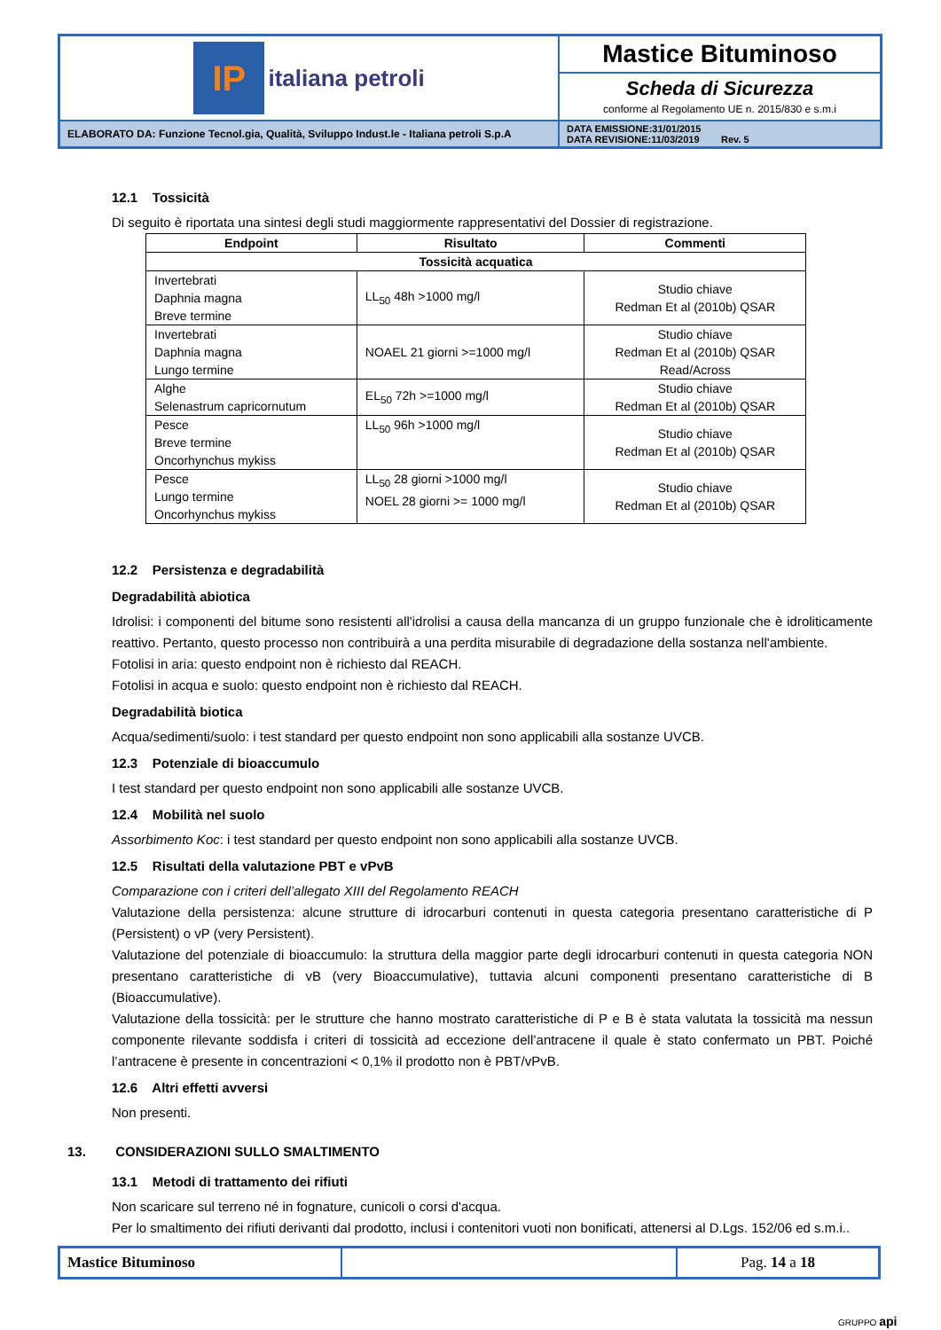| IP italiana petroli | Mastice Bituminoso |
| | Scheda di Sicurezza conforme al Regolamento UE n. 2015/830 e s.m.i |
| ELABORATO DA: Funzione Tecnol.gia, Qualità, Sviluppo Indust.le - Italiana petroli S.p.A | DATA EMISSIONE:31/01/2015 DATA REVISIONE:11/03/2019 Rev. 5 |
12.1 Tossicità
Di seguito è riportata una sintesi degli studi maggiormente rappresentativi del Dossier di registrazione.
| Endpoint | Risultato | Commenti |
| --- | --- | --- |
| Tossicità acquatica | | |
| Invertebrati Daphnia magna Breve termine | LL<sub>50</sub> 48h >1000 mg/l | Studio chiave Redman Et al (2010b) QSAR |
| Invertebrati Daphnia magna Lungo termine | NOAEL 21 giorni >=1000 mg/l | Studio chiave Redman Et al (2010b) QSAR Read/Across |
| Alghe Selenastrum capricornutum | EL<sub>50</sub> 72h >=1000 mg/l | Studio chiave Redman Et al (2010b) QSAR |
| Pesce Breve termine Oncorhynchus mykiss | LL<sub>50</sub> 96h >1000 mg/l | Studio chiave Redman Et al (2010b) QSAR |
| Pesce Lungo termine Oncorhynchus mykiss | LL<sub>50</sub> 28 giorni >1000 mg/l NOEL 28 giorni >= 1000 mg/l | Studio chiave Redman Et al (2010b) QSAR |
12.2 Persistenza e degradabilità
Degradabilità abiotica
Idrolisi: i componenti del bitume sono resistenti all'idrolisi a causa della mancanza di un gruppo funzionale che è idroliticamente reattivo. Pertanto, questo processo non contribuirà a una perdita misurabile di degradazione della sostanza nell'ambiente.
Fotolisi in aria: questo endpoint non è richiesto dal REACH.
Fotolisi in acqua e suolo: questo endpoint non è richiesto dal REACH.
Degradabilità biotica
Acqua/sedimenti/suolo: i test standard per questo endpoint non sono applicabili alla sostanze UVCB.
12.3 Potenziale di bioaccumulo
I test standard per questo endpoint non sono applicabili alle sostanze UVCB.
12.4 Mobilità nel suolo
Assorbimento Koc: i test standard per questo endpoint non sono applicabili alla sostanze UVCB.
12.5 Risultati della valutazione PBT e vPvB
Comparazione con i criteri dell’allegato XIII del Regolamento REACH
Valutazione della persistenza: alcune strutture di idrocarburi contenuti in questa categoria presentano caratteristiche di P (Persistent) o vP (very Persistent).
Valutazione del potenziale di bioaccumulo: la struttura della maggior parte degli idrocarburi contenuti in questa categoria NON presentano caratteristiche di vB (very Bioaccumulative), tuttavia alcuni componenti presentano caratteristiche di B (Bioaccumulative).
Valutazione della tossicità: per le strutture che hanno mostrato caratteristiche di P e B è stata valutata la tossicità ma nessun componente rilevante soddisfa i criteri di tossicità ad eccezione dell’antracene il quale è stato confermato un PBT. Poiché l’antracene è presente in concentrazioni < 0,1% il prodotto non è PBT/vPvB.
12.6 Altri effetti avversi
Non presenti.
13. CONSIDERAZIONI SULLO SMALTIMENTO
13.1 Metodi di trattamento dei rifiuti
Non scaricare sul terreno né in fognature, cunicoli o corsi d'acqua.
Per lo smaltimento dei rifiuti derivanti dal prodotto, inclusi i contenitori vuoti non bonificati, attenersi al D.Lgs. 152/06 ed s.m.i..
| Mastice Bituminoso | | Pag. 14 a 18 |
GRUPPO api